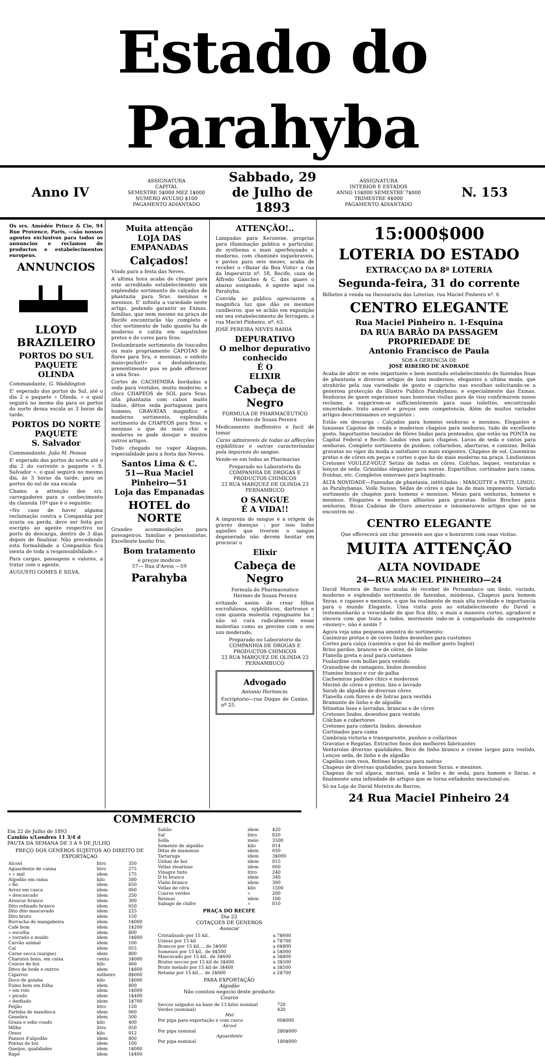Estado do Parahyba
Anno IV
ASSIGNATURA
CAPITAL
SEMESTRE 5$000 MEZ 1$000 NUMERO AVULSO $100
PAGAMENTO ADIANTADO
Sabbado, 29 de Julho de 1893
ASSIGNATURA
INTERIOR E ESTADOS
ANNO 15$000 SEMESTRE 7$000 TRIMESTRE 4$000
PAGAMENTO ADIANTADO
N. 153
Os srs. Amédée Prince & Cie, 94 Rue Provence, Paris, —são nossos agentes exclusivos para todos os annuncios e reclamos de productos e estabelecimentos europeus.
ANNUNCIOS
LLOYD BRAZILEIRO
PORTOS DO SUL
PAQUETE
OLINDA
Commandante, G. Waddington
E' esperado dos portos do Sul, até o dia 2 o paquete « Olinda, » o qual seguirá no memo dia para os portos do norte desua escala as 3 horas da tarde.
PORTOS DO NORTE
PAQUETE
S. Salvador
Commandante, João M. Pessoa
E' esperado dos portos do norte até o dia 2 do corrente o paquete « S. Salvador », o qual seguirá no mesmo dia, ás 3 horas da tarde, para os portos do sul de sua escala
Chamo a attenção dos srs. carregadores para o conhecimento da clausula 10ª que é o seguinte:
«No caso de haver alguma reclamação contra a Companhia por avaria ou perda, deve ser feita por escripto ao agente respectivo no porto da descarga, dentro de 3 dias depois de finalizar. Não precedendo esta formalidade a Companhia fica isenta de toda a responsabilidade.»
Para cargas, passagens e valores, a tratar com o agente,
AUGUSTO GOMES E SILVA.
Muita attenção
LOJA DAS EMPANADAS
Calçados!
Vindo para a festa das Neves.
A ultima hora acaba de chegar para este acreditado estabelecimento um explendido sortimento de calçados de phantazia para Sras. meninas e meninos. E' infinita a variedade neste artigo, podendo garantir as Exmas. familias, que nem mesmo na praça do Recife encontrarão tão completo e chic sortimento de tudo quanto ha de moderno e catita em sapatinhos pretos e de cores para Sras.
Deslumbrante sortimento de toucados ou mais propriamente CAPOTAS de flores para Sra. e meninas, o enfeito mais«pschutt» e deslumbrante, presentimente pue se pode offerecer a uma Sras.
Cortes de CACHEMIRA bordadas a seda para vestidos, muito moderno, e chics CHAPEOS de SOL para Sras. alta phantazia com cabos muito lindos, dittos seda portugueza para homens, GRAVATAS magnifico e moderno sortimento, explendido sortimento de CHAPEOS para Sras. e meninas o que de mais chic e moderno se pode desejar e muitos outros artigos.
Tudo chegado no vapor Alagoas, especialidade para a festa das Neves.
Santos Lima & C.
51—Rua Maciel Pinheiro—51
Loja das Empanadas
HOTEL do NORTE
Grandes acommodações para passageiros, familias e pensionistas. Excellente banho frio.
Bom tratamento
e preços modicos
57— Rua d'Areia —59
Parahyba
ATTENÇÃO!..
Lampadas para Kerozene, proprias para illuminação publica e particular, de systhema o mais aperfeiçoado e moderno, com chaminés inquebraveis, e pavios para seis mezes, acaba de receber o «Bazar da Boa Vista» a rua da Imperatriz nº. 58, Recife, caza de Alfredo Ganches & C. das quaes o abaixo assignado, é agente aqui na Parahyba.
Convida ao publico apreciarem a magnifica luz que dão os mesmos candieiros, que se achão em expozição em seu estabelecimento de ferragem, a rua Maciel Pinheiro, nº. 63.
JOSÉ PEREIRA NEVES BAHIA
DEPURATIVO
O melhor depurativo conhecido
É O
ELIXIR
Cabeça de Negro
FORMULA DE PHARMACEUTICO
Hermes de Souza Pereira
Medicamento inoffensivo e facil de tomar
Curas admiraveis de todas as affecções syphiliticas e outras caracterisadas pela impureza do sangue.
Vende-se em todas as Pharmacias
Preparado no Laboratorio da COMPANHIA DE DROGAS E PRODUCTOS CHIMICOS
23 RUA MARQUEZ DE OLINDA 23
PERNAMBUCO
O SANGUE
É A VIDA!!
A impureza do sangue é a origem de graves doenças ; por isso todos aquelles que tiverem o sangue degenerado não devem hesitar em procurar o
Elixir
Cabeça de Negro
Formula do Pharmaceutico
Hermes de Souza Pereira
evitando assim de crear filhos escrofulosos, syphiliticos, dartrosos e com quanta molestia repugnante ha ; não só cura radicalmente essas molestias como as previne com o seu uzo moderado.
Preparado no Laboratorio da COMPANHIA DE DROGAS E PRODUCTOS CHIMICOS
23 RUA MARQUEZ DE OLINDA 23
PERNAMBUCO
Advogado
Antonio Hortencio.
Escriptorio—rua Duque de Caxias, nº 25.
15:000$000
LOTERIA DO ESTADO
EXTRACÇAO DA 8ª LOTERIA
Segunda-feira, 31 do corrente
Bilhetes á venda na thesouraria das Loterias, rua Maciel Pinheiro nº. 6
CENTRO ELEGANTE
Rua Maciel Pinheiro n. 1-Esquina
DA RUA BARÃO DA PASSAGEM
PROPRIEDADE DE
Antonio Francisco de Paula
SOB A GERENCIA DE
JOSÉ RIBEIRO DE ANDRADE
Acaba de abrir se este importante e bem montado estabelecimento de fazendas finas de phantasia e diversos artigos de luxo modernos, elegantes a ultima moda, que atrahirão pela sua variedade de gosto e capricho nas escolhas solicitando-se a generosa protecção do illustre Publico Parahybano, e especialmente das Exmas. Senhoras de quem esperamos suas honrozas visitas para de visu confirmarem nosso reclame, e supprirem-se sufficientemente para suas toilettes, encontrando sinceridade, trato amavel e preços sem competencia. Além de muitos variados artigos descriminamos os seguintes :
Estão em descarga : Calçados para homens senhoras e meninos. Elegantes e luxuosas Capotas de renda e modernos chapéos para senhoras, tudo de excellente gosto. Importantes toucados de flôres lindas para penteados, que estão na PONTA na Capital Federal e Recife. Lindos véos para chapéos. Luvas de seda e sintos para senhoras. Completo sortimento de punhos, collarinhos, aberturas, e camizas. Bellas gravatas no vigor da moda a satisfazer os mais exigentes. Chapéos de sol. Casemiras pretas e de côres em peças e cortes o que ha de mais moderno na praça. Lindissimos Cretones VOULEZ-VOUZ Setins de todas os côres. Colchas, leques, ventarolas e lenços de seda. Grinaldas elegantes para noivas. Espartilhos, cortinados para cama, fronhas, etc. Completos enxovaes para baptisado.
ALTA NOVIDADE—Fazendas de phantasia, intittiladas : MASCOTTE e PATTI, LINOU, as Parahybanas, Voile Suisso. Sêdas de côres o que ha de mais imponente. Variado sortimento de chapéos para homens e meninos. Meias para senhoras, homens e meninos. Elegantes e modernos alfinetes para gravatas. Bellos Broches para senhoras. Ricas Cadeias de Ouro americano e innumeraveis artigos que só se encontrm no .
CENTRO ELEGANTE
Que offerecerá um chic presente aos que o honrarem com suas visitas.
MUITA ATTENÇÃO
ALTA NOVIDADE
24—RUA MACIEL PINHEIRO—24
David Moreira de Barros acaba de receber de Pernambuco um lindo, variado, moderno e esplendido sortimento de fazendas, miúdesas, Chapeus para homem Snras. e rapases e meninos, o que ha realmente de mais alta novidade e importancia para o mundo Elegante. Uma visita pois ao estabelecimento do David e testemunharão a veracidade de que fica dito, e mais a maneira cortez, agradavel e sincera com que trata a todos, mormente indo-se á companhado do competente «money», não é assim ?
Agora veja uma pequena amostra do sortimento:
Casimiras pretas e de cores lindos desenhos para custumes
Cortes para calça (casimira o que há de melhor gosto Inglez)
Brins pardos, brancos e de côres, de linho
Flanella preta e asul para custumes
Foulardine com bollas para vestido
Granadyne de ramagens, lindos desenhos
Etamine branco e cor de palha
Cachemiras padrões chics e modernos
Merinó de côres e pretos, lizo e lavrado
Surah de algodão de diversas côres
Flanella com flores e de listras para vestido
Bramante de linho e de algodão
Sitinetas lisas e lavradas, brancas e de côres
Cretones lindos, desenhos para vestido
Cólchas e cobertores
Cretones para coberta lindos, desenhos
Cortinados para cama
Cambraia victoria e transparente, punhos e collarinos
Gravatas e Regatas, Extractos finos dos melhores fabricantes
Ventarolas diversas qualidades, Bico de linho branco e creme largos para vestido, Lenços seda, de linho e de algodão
Capellas com veos, Botinas brancas para noivas
Chapeus de diversas qualidades, para homem Snras. e meninos.
Chapeus de sol alpaca, merinó, seda e linho e de seda, para homem e Snras. e finalmente uma infinidade de artigos que se torna enfadonho mencional-os.
Só na Loja do David Moreira de Barros.
24 Rua Maciel Pinheiro 24
COMMERCIO
Em 22 de Julho de 1893
Cambio s/Londres 11 3/4 d
PAUTA DA SEMANA DE 3 A 9 DE JULHO
PREÇO DOS GENEROS SUJEITOS AO DIREITO DE EXPORTAÇAO
| Alcool | litro | 350 |
| Aguardente de canna | litro | 275 |
| » » mel | idem | 175 |
| Algodão em rama | kilo | 580 |
| » fio | idem | 650 |
| Arroz em casca | idem | 060 |
| » descascado | idem | 250 |
| Assucar branco | idem | 300 |
| Dito refinado branco | idem | 650 |
| Dito dito mascavado | idem | 225 |
| Dito bruto | idem | 150 |
| Borracha de mangabeira | idem | 1$000 |
| Café bom | idem | 1$200 |
| » escolha | idem | 800 |
| » torrado e muido | idem | 1$800 |
| Carvão animal | idem | 100 |
| Cal | idem | 055 |
| Carne secca (xarque) | idem | 800 |
| Charutos bons, em caixa | cento | 5$000 |
| Couros de boi | kilo | 460 |
| Ditos de bode e outros | idem | 1$800 |
| Cigarros | milheiro | 8$000 |
| Doce de goiaba | kilo | 1$000 |
| Fumo bom em folha | idem | 800 |
| » em rolo | idem | 1$000 |
| » picado | idem | 1$400 |
| » desfiado | idem | 1$700 |
| Feijão | litro | 120 |
| Farinha de mandioca | idem | 060 |
| Genebra | idem | 500 |
| Graxa e sebo coado | kilo | 400 |
| Milho | litro | 050 |
| Ossos | kilo | 012 |
| Pannos d'algodão | idem | 800 |
| Pontas de boi | idem | 100 |
| Queijos, qualidades | idem | 1$000 |
| Rapé | idem | 1$400 |
| Sabão | idem | 420 |
| Sal | litro | 020 |
| Solla | meio | 3500 |
| Semente de algodão | kilo | 014 |
| Ditas de mamonas | idem | 050 |
| Tartaruga | idem | 3$000 |
| Unhas de boi | idem | 015 |
| Vellas stearinas | idem | 000 |
| Vinagre tinto | litro | 240 |
| D to branco | idem | 340 |
| Vinho branco | idem | 300 |
| Vellas de cêra | kilo | 1500 |
| Couros verdes | » | 200 |
| Resinas | idem | 100 |
| Sabugo de chifre | » | 010 |
PRAÇA DO RECIFE
Dia 22
COTAÇOES DE GENEROS
Assucar
| Cristalisado por 15 kil.. | a 7$600 |
| Usinas por 15 kil | a 7$700 |
| Brancos por 15 kil.... de 5$000 | a 6$800 |
| Somenos por 15 kil.. de 4$500 | a 5$000 |
| Mascavado por 15 kil.. de 3$600 | a 3$800 |
| Brutos seccos por 15 kil de 3$400 | a 3$500 |
| Bruto melado por 15 kil de 3$400 | a 3$500 |
| Retame por 15 kil.... de 2$600 | a 2$700 |
PARA EXPORTAÇÃO
Algodão
Não constou negocio deste producto
Couros
| Seccos salgados na base de 13 kilos nominal | 720 |
| Verdes (nominal) | 420 |
| Mel | |
| Por pipa para exportação e com casco | 00$000 |
| Alcool | |
| Por pipa nominal | 280$000 |
| Aguardente | |
| Por pipa nominal | 180$000 |